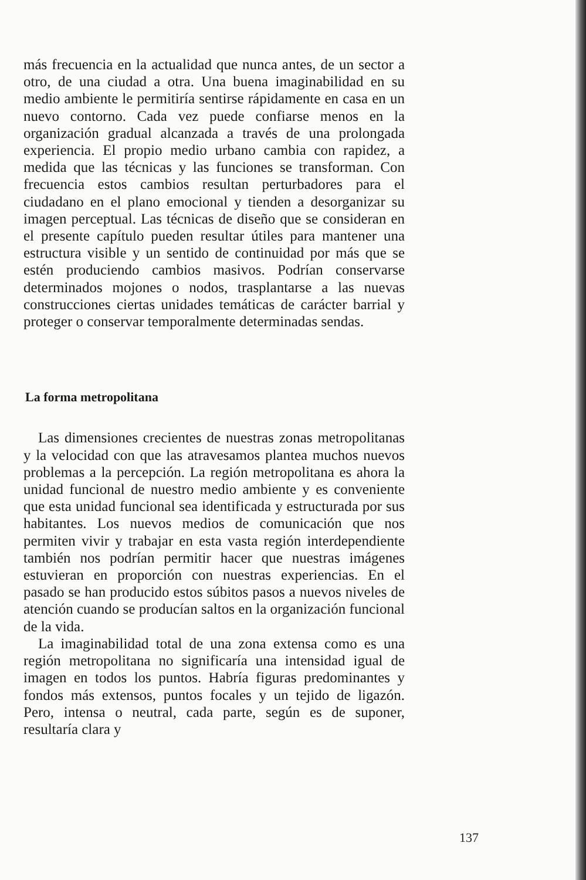más frecuencia en la actualidad que nunca antes, de un sector a otro, de una ciudad a otra. Una buena imaginabilidad en su medio ambiente le permitiría sentirse rápidamente en casa en un nuevo contorno. Cada vez puede confiarse menos en la organización gradual alcanzada a través de una prolongada experiencia. El propio medio urbano cambia con rapidez, a medida que las técnicas y las funciones se transforman. Con frecuencia estos cambios resultan perturbadores para el ciudadano en el plano emocional y tienden a desorganizar su imagen perceptual. Las técnicas de diseño que se consideran en el presente capítulo pueden resultar útiles para mantener una estructura visible y un sentido de continuidad por más que se estén produciendo cambios masivos. Podrían conservarse determinados mojones o nodos, trasplantarse a las nuevas construcciones ciertas unidades temáticas de carácter barrial y proteger o conservar temporalmente determinadas sendas.
La forma metropolitana
Las dimensiones crecientes de nuestras zonas metropolitanas y la velocidad con que las atravesamos plantea muchos nuevos problemas a la percepción. La región metropolitana es ahora la unidad funcional de nuestro medio ambiente y es conveniente que esta unidad funcional sea identificada y estructurada por sus habitantes. Los nuevos medios de comunicación que nos permiten vivir y trabajar en esta vasta región interdependiente también nos podrían permitir hacer que nuestras imágenes estuvieran en proporción con nuestras experiencias. En el pasado se han producido estos súbitos pasos a nuevos niveles de atención cuando se producían saltos en la organización funcional de la vida.
La imaginabilidad total de una zona extensa como es una región metropolitana no significaría una intensidad igual de imagen en todos los puntos. Habría figuras predominantes y fondos más extensos, puntos focales y un tejido de ligazón. Pero, intensa o neutral, cada parte, según es de suponer, resultaría clara y
137